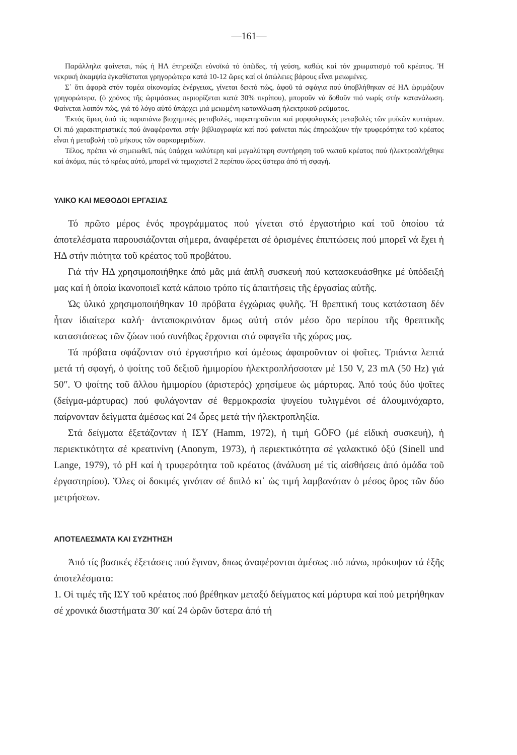—161—
Παράλληλα φαίνεται, πώς ή ΗΛ ἐπηρεάζει εὐνοϊκά τό ὀπῶδες, τή γεύση, καθώς καί τόν χρωματισμό τοῦ κρέατος. Ἡ νεκρική ἀκαμψία ἐγκαθίσταται γρηγορώτερα κατά 10-12 ὥρες καί οἱ ἀπώλειες βάρους εἶναι μειωμένες.
Σ᾽ ὅτι ἀφορᾶ στόν τομέα οἰκονομίας ἐνέργειας, γίνεται δεκτό πώς, ἀφοῦ τά σφάγια πού ὑποβλήθηκαν σέ ΗΛ ὡριμάζουν γρηγορώτερα, (ὁ χρόνος τῆς ὡριμάσεως περιορίζεται κατά 30% περίπου), μποροῦν νά δοθοῦν πιό νωρίς στήν κατανάλωση. Φαίνεται λοιπόν πώς, γιά τό λόγο αὐτό ὑπάρχει μιά μειωμένη κατανάλωση ἠλεκτρικοῦ ρεύματος.
Ἐκτός ὅμως ἀπό τίς παραπάνω βιοχημικές μεταβολές, παρατηροῦνται καί μορφολογικές μεταβολές τῶν μυϊκῶν κυττάρων. Οἱ πιό χαρακτηριστικές πού ἀναφέρονται στήν βιβλιογραφία καί πού φαίνεται πώς ἐπηρεάζουν τήν τρυφερότητα τοῦ κρέατος εἶναι ἡ μεταβολή τοῦ μήκους τῶν σαρκομεριδίων.
Τέλος, πρέπει νά σημειωθεῖ, πώς ὑπάρχει καλύτερη καί μεγαλύτερη συντήρηση τοῦ νωποῦ κρέατος πού ἠλεκτροπλήχθηκε καί ἀκόμα, πώς τό κρέας αὐτό, μπορεῖ νά τεμαχιστεῖ 2 περίπου ὥρες ὕστερα ἀπό τή σφαγή.
ΥΛΙΚΟ ΚΑΙ ΜΕΘΟΔΟΙ ΕΡΓΑΣΙΑΣ
Τό πρῶτο μέρος ἑνός προγράμματος πού γίνεται στό ἐργαστήριο καί τοῦ ὁποίου τά ἀποτελέσματα παρουσιάζονται σήμερα, ἀναφέρεται σέ ὁρισμένες ἐπιπτώσεις πού μπορεῖ νά ἔχει ἡ ΗΔ στήν πιότητα τοῦ κρέατος τοῦ προβάτου.
Γιά τήν ΗΔ χρησιμοποιήθηκε ἀπό μᾶς μιά ἁπλῆ συσκευή πού κατασκευάσθηκε μέ ὑπόδειξή μας καί ἡ ὁποία ἱκανοποιεῖ κατά κάποιο τρόπο τίς ἀπαιτήσεις τῆς ἐργασίας αὐτῆς.
Ὡς ὑλικό χρησιμοποιήθηκαν 10 πρόβατα ἐγχώριας φυλῆς. Ἡ θρεπτική τους κατάσταση δέν ἦταν ἰδιαίτερα καλή· ἀνταποκρινόταν δμως αὐτή στόν μέσο ὅρο περίπου τῆς θρεπτικῆς καταστάσεως τῶν ζώων πού συνήθως ἔρχονται στά σφαγεῖα τῆς χώρας μας.
Τά πρόβατα σφάζονταν στό ἐργαστήριο καί ἀμέσως ἀφαιροῦνταν οἱ ψοῖτες. Τριάντα λεπτά μετά τή σφαγή, ὁ ψοίτης τοῦ δεξιοῦ ἡμιμορίου ἠλεκτροπλήσσοταν μέ 150 V, 23 mA (50 Hz) γιά 50″. Ὁ ψοίτης τοῦ ἄλλου ἡμιμορίου (ἀριστερός) χρησίμευε ὡς μάρτυρας. Ἀπό τούς δύο ψοῖτες (δείγμα-μάρτυρας) πού φυλάγονταν σέ θερμοκρασία ψυγείου τυλιγμένοι σέ ἀλουμινόχαρτο, παίρνονταν δείγματα ἀμέσως καί 24 ὧρες μετά τήν ἠλεκτροπληξία.
Στά δείγματα ἐξετάζονταν ἡ ΙΣΥ (Hamm, 1972), ἡ τιμή GÖFO (μέ εἰδική συσκευή), ἡ περιεκτικότητα σέ κρεατινίνη (Anonym, 1973), ἡ περιεκτικότητα σέ γαλακτικό ὀξύ (Sinell und Lange, 1979), τό pH καί ἡ τρυφερότητα τοῦ κρέατος (ἀνάλυση μέ τίς αἰσθήσεις ἀπό ὁμάδα τοῦ ἐργαστηρίου). Ὅλες οἱ δοκιμές γινόταν σέ διπλό κι᾽ ὡς τιμή λαμβανόταν ὁ μέσος ὅρος τῶν δύο μετρήσεων.
ΑΠΟΤΕΛΕΣΜΑΤΑ ΚΑΙ ΣΥΖΗΤΗΣΗ
Ἀπό τίς βασικές ἐξετάσεις πού ἔγιναν, δπως ἀναφέρονται ἀμέσως πιό πάνω, πρόκυψαν τά ἑξῆς ἀποτελέσματα:
1. Οἱ τιμές τῆς ΙΣΥ τοῦ κρέατος πού βρέθηκαν μεταξύ δείγματος καί μάρτυρα καί πού μετρήθηκαν σέ χρονικά διαστήματα 30′ καί 24 ὡρῶν ὕστερα ἀπό τή